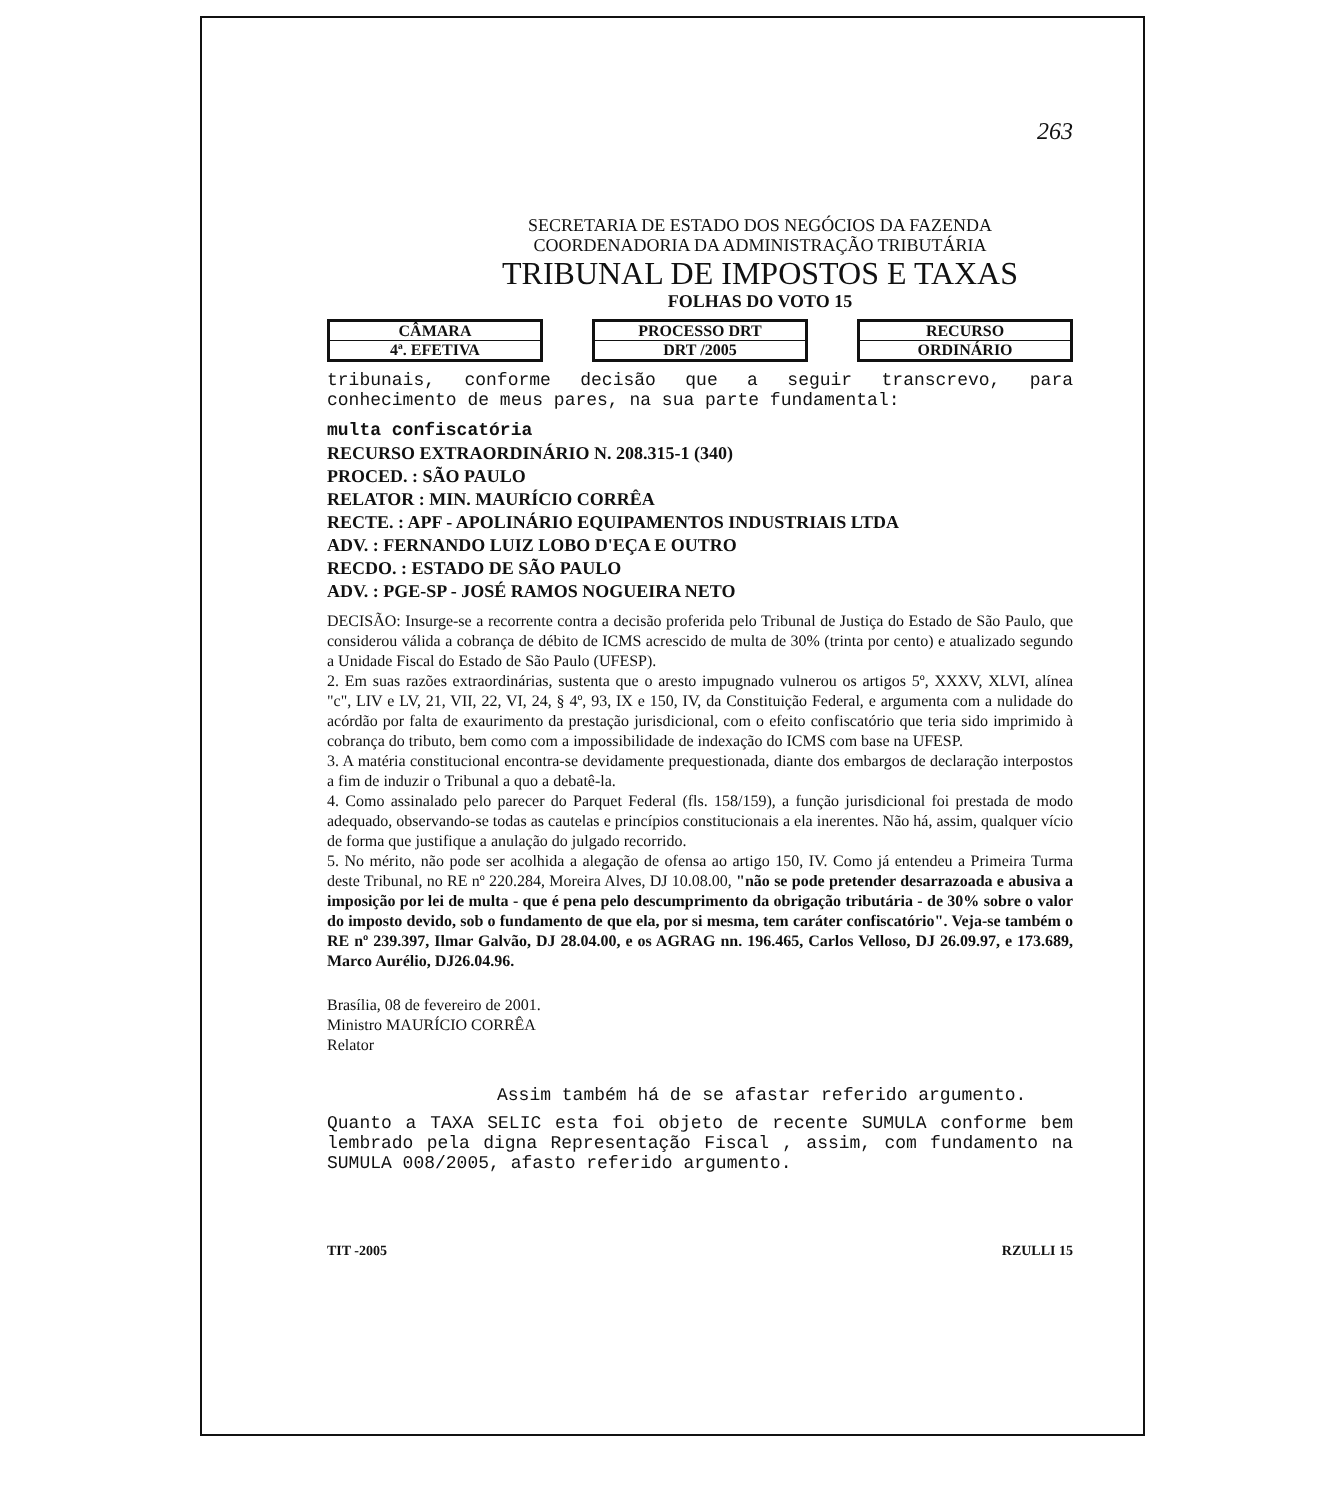263
SECRETARIA DE ESTADO DOS NEGÓCIOS DA FAZENDA
COORDENADORIA DA ADMINISTRAÇÃO TRIBUTÁRIA
TRIBUNAL DE IMPOSTOS E TAXAS
FOLHAS DO VOTO 15
CÂMARA
4ª. EFETIVA
PROCESSO DRT
DRT /2005
RECURSO
ORDINÁRIO
tribunais, conforme decisão que a seguir transcrevo, para conhecimento de meus pares, na sua parte fundamental:
multa confiscatória
RECURSO EXTRAORDINÁRIO N. 208.315-1 (340)
PROCED. : SÃO PAULO
RELATOR : MIN. MAURÍCIO CORRÊA
RECTE. : APF - APOLINÁRIO EQUIPAMENTOS INDUSTRIAIS LTDA
ADV. : FERNANDO LUIZ LOBO D'EÇA E OUTRO
RECDO. : ESTADO DE SÃO PAULO
ADV. : PGE-SP - JOSÉ RAMOS NOGUEIRA NETO
DECISÃO: Insurge-se a recorrente contra a decisão proferida pelo Tribunal de Justiça do Estado de São Paulo, que considerou válida a cobrança de débito de ICMS acrescido de multa de 30% (trinta por cento) e atualizado segundo a Unidade Fiscal do Estado de São Paulo (UFESP).
2. Em suas razões extraordinárias, sustenta que o aresto impugnado vulnerou os artigos 5º, XXXV, XLVI, alínea "c", LIV e LV, 21, VII, 22, VI, 24, § 4º, 93, IX e 150, IV, da Constituição Federal, e argumenta com a nulidade do acórdão por falta de exaurimento da prestação jurisdicional, com o efeito confiscatório que teria sido imprimido à cobrança do tributo, bem como com a impossibilidade de indexação do ICMS com base na UFESP.
3. A matéria constitucional encontra-se devidamente prequestionada, diante dos embargos de declaração interpostos a fim de induzir o Tribunal a quo a debatê-la.
4. Como assinalado pelo parecer do Parquet Federal (fls. 158/159), a função jurisdicional foi prestada de modo adequado, observando-se todas as cautelas e princípios constitucionais a ela inerentes. Não há, assim, qualquer vício de forma que justifique a anulação do julgado recorrido.
5. No mérito, não pode ser acolhida a alegação de ofensa ao artigo 150, IV. Como já entendeu a Primeira Turma deste Tribunal, no RE nº 220.284, Moreira Alves, DJ 10.08.00, "não se pode pretender desarrazoada e abusiva a imposição por lei de multa - que é pena pelo descumprimento da obrigação tributária - de 30% sobre o valor do imposto devido, sob o fundamento de que ela, por si mesma, tem caráter confiscatório". Veja-se também o RE nº 239.397, Ilmar Galvão, DJ 28.04.00, e os AGRAG nn. 196.465, Carlos Velloso, DJ 26.09.97, e 173.689, Marco Aurélio, DJ26.04.96.
Brasília, 08 de fevereiro de 2001.
Ministro MAURÍCIO CORRÊA
Relator
Assim também há de se afastar referido argumento.
Quanto a TAXA SELIC esta foi objeto de recente SUMULA conforme bem lembrado pela digna Representação Fiscal , assim, com fundamento na SUMULA 008/2005, afasto referido argumento.
TIT -2005 RZULLI 15